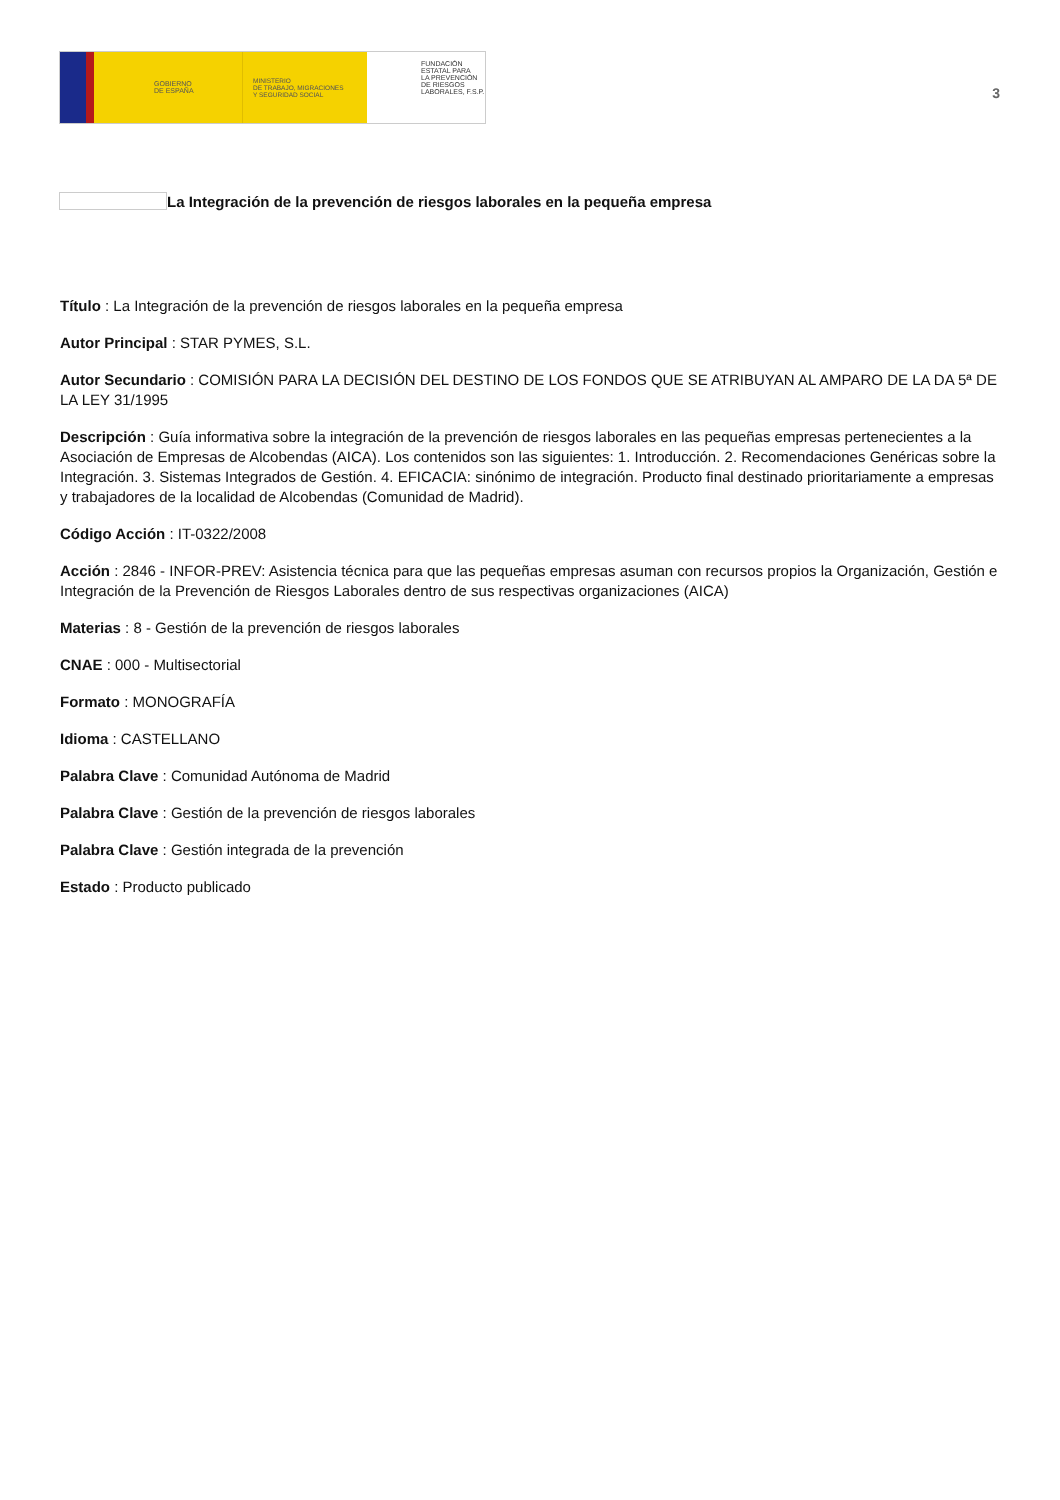GOBIERNO
DE ESPAÑA
MINISTERIO
DE TRABAJO, MIGRACIONES
Y SEGURIDAD SOCIAL
FUNDACIÓN
ESTATAL PARA
LA PREVENCIÓN
DE RIESGOS
LABORALES, F.S.P.
3
La Integración de la prevención de riesgos laborales en la pequeña empresa
Título : La Integración de la prevención de riesgos laborales en la pequeña empresa
Autor Principal : STAR PYMES, S.L.
Autor Secundario : COMISIÓN PARA LA DECISIÓN DEL DESTINO DE LOS FONDOS QUE SE ATRIBUYAN AL AMPARO DE LA DA 5ª DE LA LEY 31/1995
Descripción : Guía informativa sobre la integración de la prevención de riesgos laborales en las pequeñas empresas pertenecientes a la Asociación de Empresas de Alcobendas (AICA). Los contenidos son las siguientes: 1. Introducción. 2. Recomendaciones Genéricas sobre la Integración. 3. Sistemas Integrados de Gestión. 4. EFICACIA: sinónimo de integración. Producto final destinado prioritariamente a empresas y trabajadores de la localidad de Alcobendas (Comunidad de Madrid).
Código Acción : IT-0322/2008
Acción : 2846 - INFOR-PREV: Asistencia técnica para que las pequeñas empresas asuman con recursos propios la Organización, Gestión e Integración de la Prevención de Riesgos Laborales dentro de sus respectivas organizaciones (AICA)
Materias : 8 - Gestión de la prevención de riesgos laborales
CNAE : 000 - Multisectorial
Formato : MONOGRAFÍA
Idioma : CASTELLANO
Palabra Clave : Comunidad Autónoma de Madrid
Palabra Clave : Gestión de la prevención de riesgos laborales
Palabra Clave : Gestión integrada de la prevención
Estado : Producto publicado